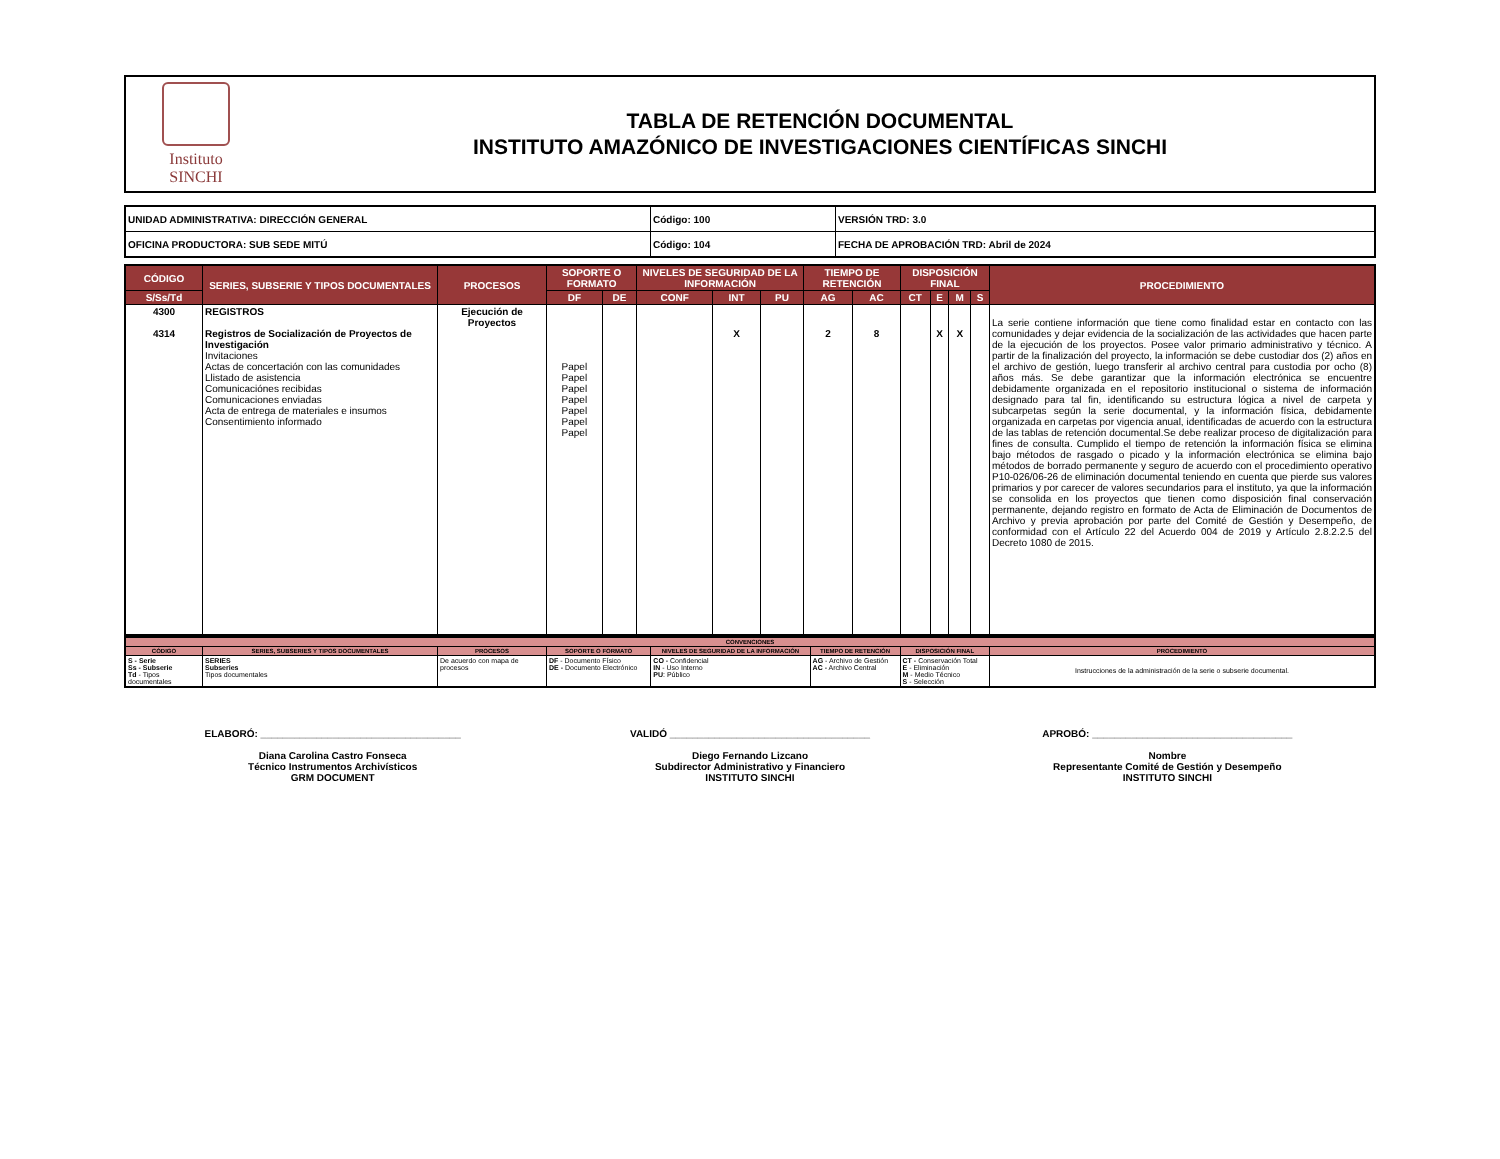Instituto
SINCHI
TABLA DE RETENCIÓN DOCUMENTAL
INSTITUTO AMAZÓNICO DE INVESTIGACIONES CIENTÍFICAS SINCHI
| UNIDAD ADMINISTRATIVA: DIRECCIÓN GENERAL | Código: 100 | VERSIÓN TRD: 3.0 |
| OFICINA PRODUCTORA: SUB SEDE MITÚ | Código: 104 | FECHA DE APROBACIÓN TRD: Abril de 2024 |
| CÓDIGO | SERIES, SUBSERIE Y TIPOS DOCUMENTALES | PROCESOS | SOPORTE O FORMATO | | NIVELES DE SEGURIDAD DE LA INFORMACIÓN | | | TIEMPO DE RETENCIÓN | | DISPOSICIÓN FINAL | | | | PROCEDIMIENTO |
| --- | --- | --- | --- | --- | --- | --- | --- | --- | --- | --- | --- | --- | --- | --- |
| S/Ss/Td | | | DF | DE | CONF | INT | PU | AG | AC | CT | E | M | S | |
| 4300 4314 | REGISTROS Registros de Socialización de Proyectos de Investigación Invitaciones Actas de concertación con las comunidades Llistado de asistencia Comunicaciónes recibidas Comunicaciones enviadas Acta de entrega de materiales e insumos Consentimiento informado | Ejecución de Proyectos | Papel Papel Papel Papel Papel Papel Papel | | | X | | 2 | 8 | | X | X | | La serie contiene información que tiene como finalidad estar en contacto con las comunidades y dejar evidencia de la socialización de las actividades que hacen parte de la ejecución de los proyectos. Posee valor primario administrativo y técnico. A partir de la finalización del proyecto, la información se debe custodiar dos (2) años en el archivo de gestión, luego transferir al archivo central para custodia por ocho (8) años más. Se debe garantizar que la información electrónica se encuentre debidamente organizada en el repositorio institucional o sistema de información designado para tal fin, identificando su estructura lógica a nivel de carpeta y subcarpetas según la serie documental, y la información física, debidamente organizada en carpetas por vigencia anual, identificadas de acuerdo con la estructura de las tablas de retención documental.Se debe realizar proceso de digitalización para fines de consulta. Cumplido el tiempo de retención la información física se elimina bajo métodos de rasgado o picado y la información electrónica se elimina bajo métodos de borrado permanente y seguro de acuerdo con el procedimiento operativo P10-026/06-26 de eliminación documental teniendo en cuenta que pierde sus valores primarios y por carecer de valores secundarios para el instituto, ya que la información se consolida en los proyectos que tienen como disposición final conservación permanente, dejando registro en formato de Acta de Eliminación de Documentos de Archivo y previa aprobación por parte del Comité de Gestión y Desempeño, de conformidad con el Artículo 22 del Acuerdo 004 de 2019 y Artículo 2.8.2.2.5 del Decreto 1080 de 2015. |
| CONVENCIONES | | | | | | | |
| --- | --- | --- | --- | --- | --- | --- | --- |
| CÓDIGO | SERIES, SUBSERIES Y TIPOS DOCUMENTALES | PROCESOS | SOPORTE O FORMATO | NIVELES DE SEGURIDAD DE LA INFORMACIÓN | TIEMPO DE RETENCIÓN | DISPOSICIÓN FINAL | PROCEDIMIENTO |
| S - Serie Ss - Subserie Td - Tipos documentales | SERIES Subseries Tipos documentales | De acuerdo con mapa de procesos | DF - Documento Físico DE - Documento Electrónico | CO - Confidencial IN - Uso Interno PU : Público | AG - Archivo de Gestión AC - Archivo Central | CT - Conservación Total E - Eliminación M - Medio Técnico S - Selección | Instrucciones de la administración de la serie o subserie documental. |
ELABORÓ: ____________________________________
Diana Carolina Castro Fonseca
Técnico Instrumentos Archivísticos
GRM DOCUMENT
VALIDÓ ____________________________________
Diego Fernando Lizcano
Subdirector Administrativo y Financiero
INSTITUTO SINCHI
APROBÓ: ____________________________________
Nombre
Representante Comité de Gestión y Desempeño
INSTITUTO SINCHI